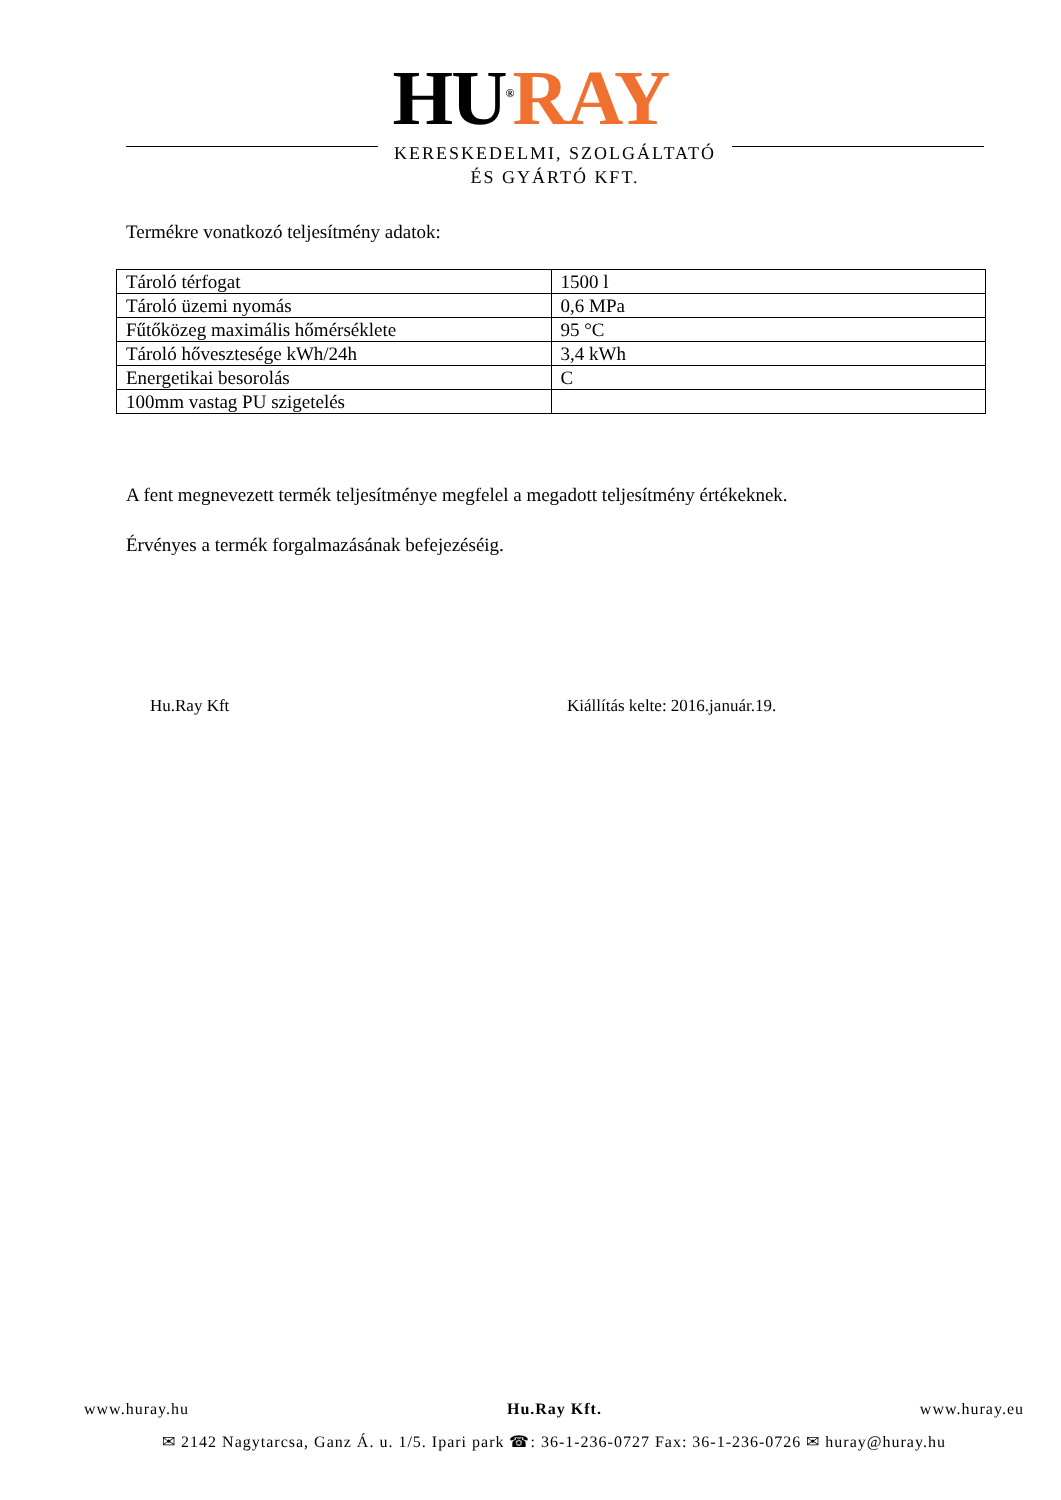HU<sup>®</sup>RAY
KERESKEDELMI, SZOLGÁLTATÓ
ÉS GYÁRTÓ KFT.
Termékre vonatkozó teljesítmény adatok:
| Tároló térfogat | 1500 l |
| Tároló üzemi nyomás | 0,6 MPa |
| Fűtőközeg maximális hőmérséklete | 95 °C |
| Tároló hővesztesége kWh/24h | 3,4 kWh |
| Energetikai besorolás | C |
| 100mm vastag PU szigetelés | |
A fent megnevezett termék teljesítménye megfelel a megadott teljesítmény értékeknek.
Érvényes a termék forgalmazásának befejezéséig.
Hu.Ray Kft Kiállítás kelte: 2016.január.19.
www.huray.hu Hu.Ray Kft. www.huray.eu
✉ 2142 Nagytarcsa, Ganz Á. u. 1/5. Ipari park ☎: 36-1-236-0727 Fax: 36-1-236-0726 ✉ huray@huray.hu